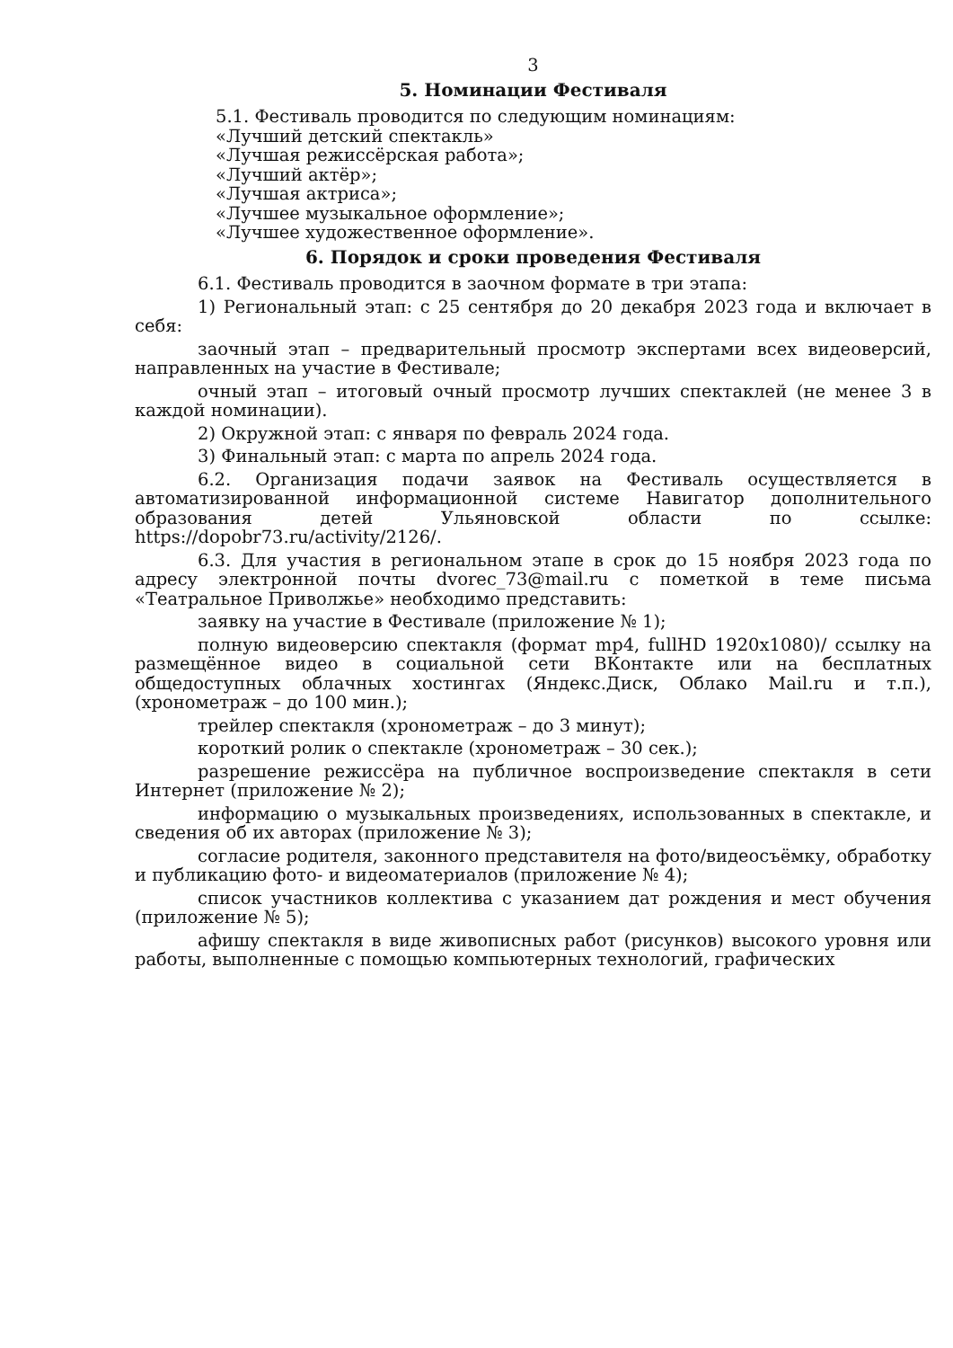3
5. Номинации Фестиваля
5.1. Фестиваль проводится по следующим номинациям:
«Лучший детский спектакль»
«Лучшая режиссёрская работа»;
«Лучший актёр»;
«Лучшая актриса»;
«Лучшее музыкальное оформление»;
«Лучшее художественное оформление».
6. Порядок и сроки проведения Фестиваля
6.1. Фестиваль проводится в заочном формате в три этапа:
1) Региональный этап: с 25 сентября до 20 декабря 2023 года и включает в себя:
заочный этап – предварительный просмотр экспертами всех видеоверсий, направленных на участие в Фестивале;
очный этап – итоговый очный просмотр лучших спектаклей (не менее 3 в каждой номинации).
2) Окружной этап: с января по февраль 2024 года.
3) Финальный этап: с марта по апрель 2024 года.
6.2. Организация подачи заявок на Фестиваль осуществляется в автоматизированной информационной системе Навигатор дополнительного образования детей Ульяновской области по ссылке: https://dopobr73.ru/activity/2126/.
6.3. Для участия в региональном этапе в срок до 15 ноября 2023 года по адресу электронной почты dvorec_73@mail.ru с пометкой в теме письма «Театральное Приволжье» необходимо представить:
заявку на участие в Фестивале (приложение № 1);
полную видеоверсию спектакля (формат mp4, fullHD 1920х1080)/ ссылку на размещённое видео в социальной сети ВКонтакте или на бесплатных общедоступных облачных хостингах (Яндекс.Диск, Облако Mail.ru и т.п.), (хронометраж – до 100 мин.);
трейлер спектакля (хронометраж – до 3 минут);
короткий ролик о спектакле (хронометраж – 30 сек.);
разрешение режиссёра на публичное воспроизведение спектакля в сети Интернет (приложение № 2);
информацию о музыкальных произведениях, использованных в спектакле, и сведения об их авторах (приложение № 3);
согласие родителя, законного представителя на фото/видеосъёмку, обработку и публикацию фото- и видеоматериалов (приложение № 4);
список участников коллектива с указанием дат рождения и мест обучения (приложение № 5);
афишу спектакля в виде живописных работ (рисунков) высокого уровня или работы, выполненные с помощью компьютерных технологий, графических